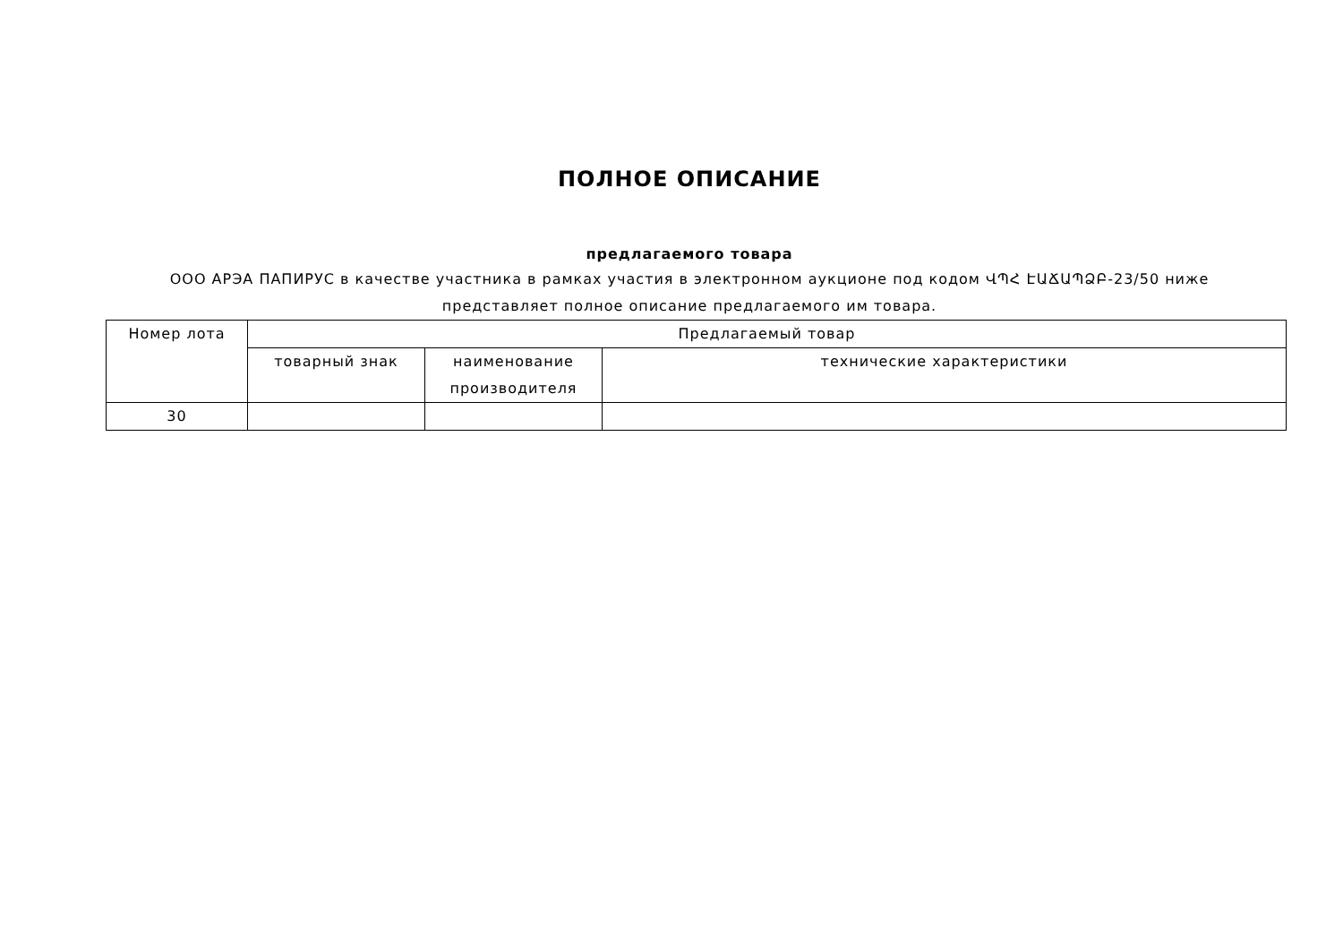ПОЛНОЕ ОПИСАНИЕ
предлагаемого товара
ООО АРЭА ПАПИРУС в качестве участника в рамках участия в электронном аукционе под кодом ՎՊՀ ԷԱՃԱՊՁԲ-23/50 ниже представляет полное описание предлагаемого им товара.
| Номер лота | Предлагаемый товар | | |
| --- | --- | --- | --- |
| | товарный знак | наименование производителя | технические характеристики |
| 30 | | | |